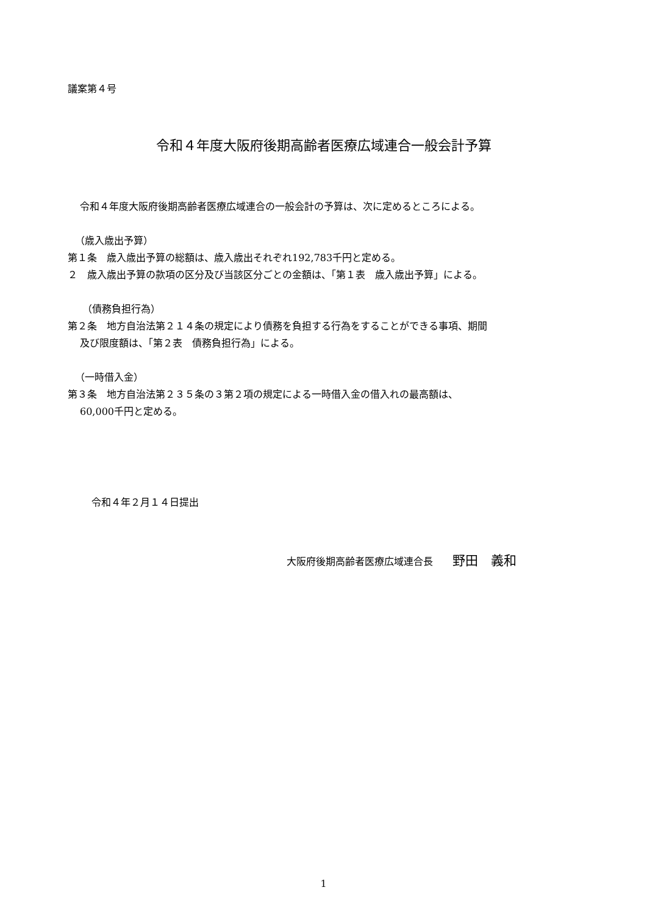議案第４号
令和４年度大阪府後期高齢者医療広域連合一般会計予算
令和４年度大阪府後期高齢者医療広域連合の一般会計の予算は、次に定めるところによる。
（歳入歳出予算）
第１条　歳入歳出予算の総額は、歳入歳出それぞれ192,783千円と定める。
２　歳入歳出予算の款項の区分及び当該区分ごとの金額は、「第１表　歳入歳出予算」による。
（債務負担行為）
第２条　地方自治法第２１４条の規定により債務を負担する行為をすることができる事項、期間
及び限度額は、「第２表　債務負担行為」による。
（一時借入金）
第３条　地方自治法第２３５条の３第２項の規定による一時借入金の借入れの最高額は、
60,000千円と定める。
令和４年２月１４日提出
大阪府後期高齢者医療広域連合長　　野田　義和
1